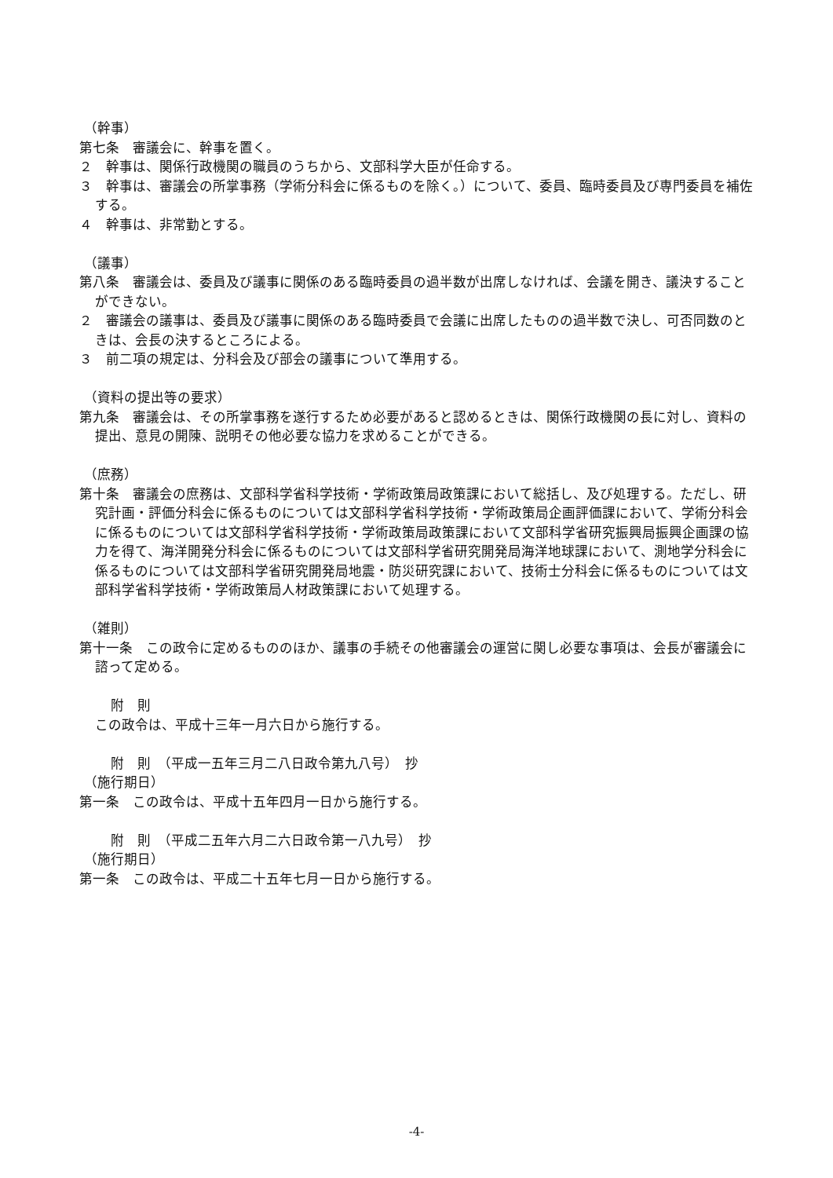（幹事）
第七条　審議会に、幹事を置く。
２　幹事は、関係行政機関の職員のうちから、文部科学大臣が任命する。
３　幹事は、審議会の所掌事務（学術分科会に係るものを除く。）について、委員、臨時委員及び専門委員を補佐する。
４　幹事は、非常勤とする。
（議事）
第八条　審議会は、委員及び議事に関係のある臨時委員の過半数が出席しなければ、会議を開き、議決することができない。
２　審議会の議事は、委員及び議事に関係のある臨時委員で会議に出席したものの過半数で決し、可否同数のときは、会長の決するところによる。
３　前二項の規定は、分科会及び部会の議事について準用する。
（資料の提出等の要求）
第九条　審議会は、その所掌事務を遂行するため必要があると認めるときは、関係行政機関の長に対し、資料の提出、意見の開陳、説明その他必要な協力を求めることができる。
（庶務）
第十条　審議会の庶務は、文部科学省科学技術・学術政策局政策課において総括し、及び処理する。ただし、研究計画・評価分科会に係るものについては文部科学省科学技術・学術政策局企画評価課において、学術分科会に係るものについては文部科学省科学技術・学術政策局政策課において文部科学省研究振興局振興企画課の協力を得て、海洋開発分科会に係るものについては文部科学省研究開発局海洋地球課において、測地学分科会に係るものについては文部科学省研究開発局地震・防災研究課において、技術士分科会に係るものについては文部科学省科学技術・学術政策局人材政策課において処理する。
（雑則）
第十一条　この政令に定めるもののほか、議事の手続その他審議会の運営に関し必要な事項は、会長が審議会に諮って定める。
附　則
この政令は、平成十三年一月六日から施行する。
附　則　（平成一五年三月二八日政令第九八号）　抄
（施行期日）
第一条　この政令は、平成十五年四月一日から施行する。
附　則　（平成二五年六月二六日政令第一八九号）　抄
（施行期日）
第一条　この政令は、平成二十五年七月一日から施行する。
-4-